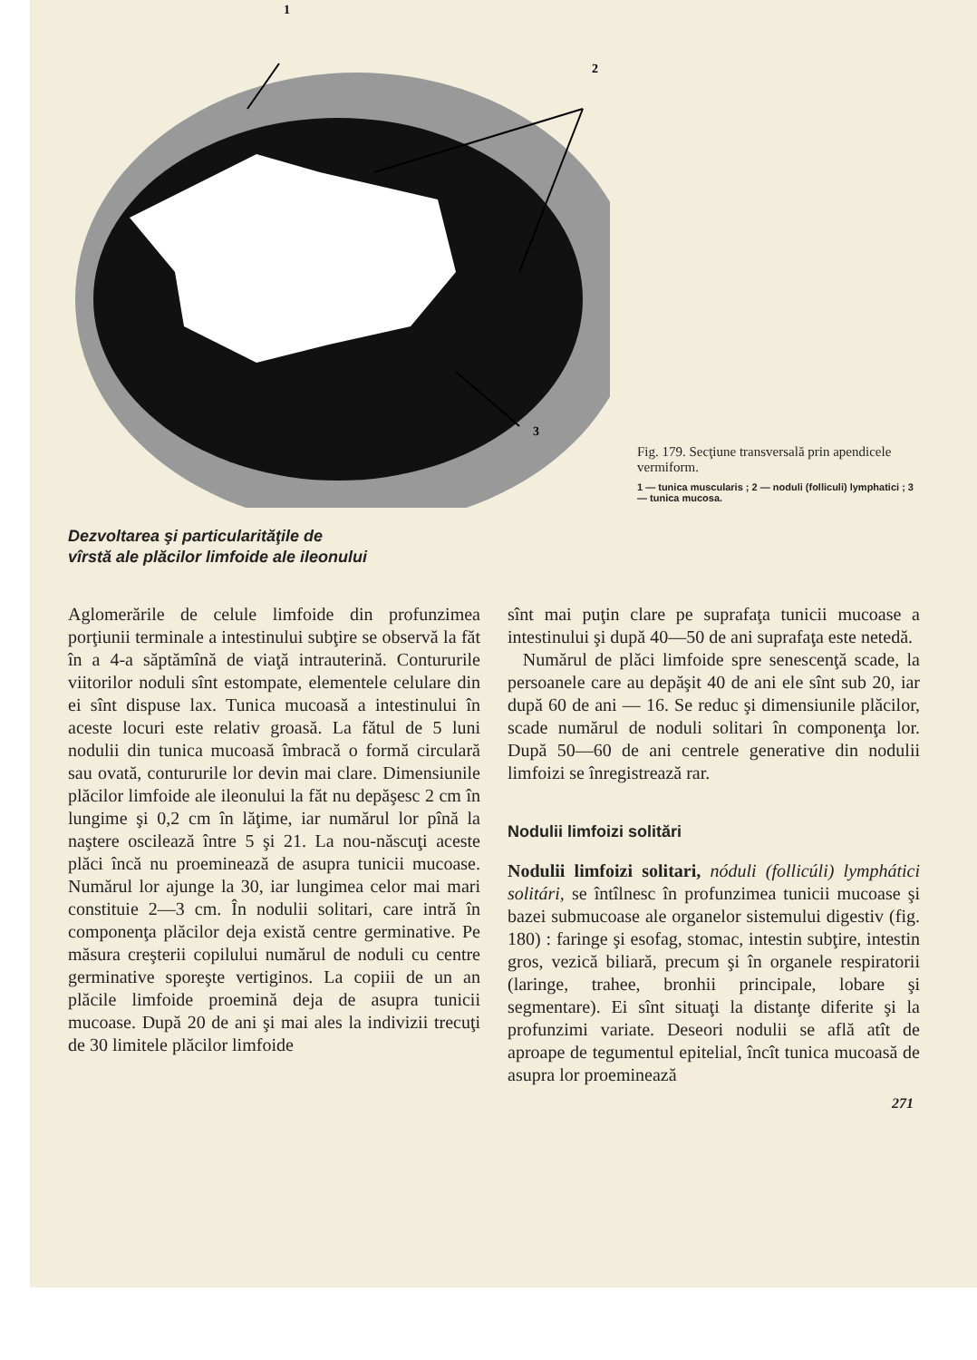1
2
3
Fig. 179. Secţiune transversală prin apendicele vermiform.
1 — tunica muscularis ; 2 — noduli (folliculi) lymphatici ; 3 — tunica mucosa.
Dezvoltarea şi particularităţile de
vîrstă ale plăcilor limfoide ale ileonului
Aglomerările de celule limfoide din profunzimea porţiunii terminale a intestinului subţire se observă la făt în a 4-a săptămînă de viaţă intrauterină. Contururile viitorilor noduli sînt estompate, elementele celulare din ei sînt dispuse lax. Tunica mucoasă a intestinului în aceste locuri este relativ groasă. La fătul de 5 luni nodulii din tunica mucoasă îmbracă o formă circulară sau ovată, contururile lor devin mai clare. Dimensiunile plăcilor limfoide ale ileonului la făt nu depăşesc 2 cm în lungime şi 0,2 cm în lăţime, iar numărul lor pînă la naştere oscilează între 5 şi 21. La nou-născuţi aceste plăci încă nu proeminează de asupra tunicii mucoase. Numărul lor ajunge la 30, iar lungimea celor mai mari constituie 2—3 cm. În nodulii solitari, care intră în componenţa plăcilor deja există centre germinative. Pe măsura creşterii copilului numărul de noduli cu centre germinative sporeşte vertiginos. La copiii de un an plăcile limfoide proemină deja de asupra tunicii mucoase. După 20 de ani şi mai ales la indivizii trecuţi de 30 limitele plăcilor limfoide
sînt mai puţin clare pe suprafaţa tunicii mucoase a intestinului şi după 40—50 de ani suprafaţa este netedă.
Numărul de plăci limfoide spre senescenţă scade, la persoanele care au depăşit 40 de ani ele sînt sub 20, iar după 60 de ani — 16. Se reduc şi dimensiunile plăcilor, scade numărul de noduli solitari în componenţa lor. După 50—60 de ani centrele generative din nodulii limfoizi se înregistrează rar.
Nodulii limfoizi solitări
Nodulii limfoizi solitari, nóduli (follicúli) lymphátici solitári, se întîlnesc în profunzimea tunicii mucoase şi bazei submucoase ale organelor sistemului digestiv (fig. 180) : faringe şi esofag, stomac, intestin subţire, intestin gros, vezică biliară, precum şi în organele respiratorii (laringe, trahee, bronhii principale, lobare şi segmentare). Ei sînt situaţi la distanţe diferite şi la profunzimi variate. Deseori nodulii se află atît de aproape de tegumentul epitelial, încît tunica mucoasă de asupra lor proeminează
271